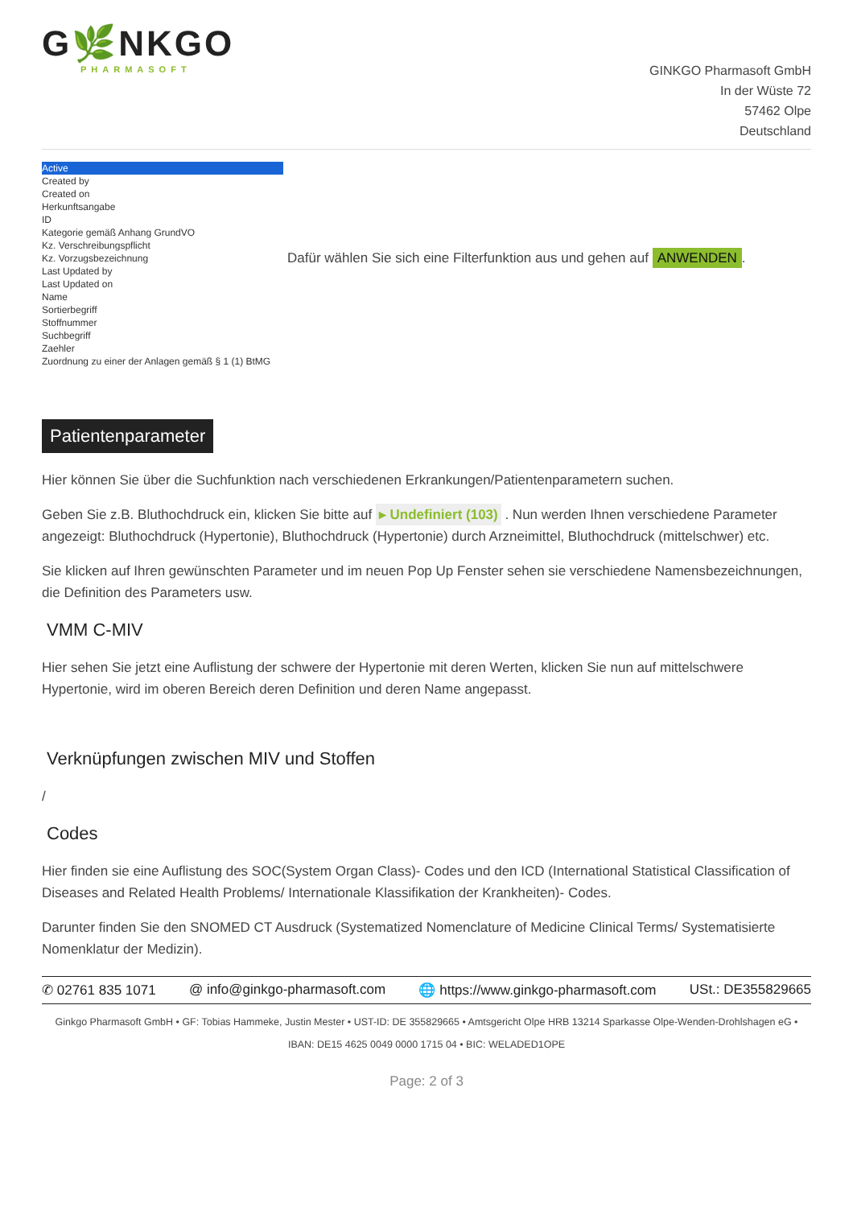G🌿NKGO
PHARMASOFT
GINKGO Pharmasoft GmbH
In der Wüste 72
57462 Olpe
Deutschland
Active
Created by
Created on
Herkunftsangabe
ID
Kategorie gemäß Anhang GrundVO
Kz. Verschreibungspflicht
Kz. Vorzugsbezeichnung
Last Updated by
Last Updated on
Name
Sortierbegriff
Stoffnummer
Suchbegriff
Zaehler
Zuordnung zu einer der Anlagen gemäß § 1 (1) BtMG
Dafür wählen Sie sich eine Filterfunktion aus und gehen auf ANWENDEN.
Patientenparameter
Hier können Sie über die Suchfunktion nach verschiedenen Erkrankungen/Patientenparametern suchen.
Geben Sie z.B. Bluthochdruck ein, klicken Sie bitte auf ▸ Undefiniert (103) . Nun werden Ihnen verschiedene Parameter angezeigt: Bluthochdruck (Hypertonie), Bluthochdruck (Hypertonie) durch Arzneimittel, Bluthochdruck (mittelschwer) etc.
Sie klicken auf Ihren gewünschten Parameter und im neuen Pop Up Fenster sehen sie verschiedene Namensbezeichnungen, die Definition des Parameters usw.
VMM C-MIV
Hier sehen Sie jetzt eine Auflistung der schwere der Hypertonie mit deren Werten, klicken Sie nun auf mittelschwere Hypertonie, wird im oberen Bereich deren Definition und deren Name angepasst.
Verknüpfungen zwischen MIV und Stoffen
/
Codes
Hier finden sie eine Auflistung des SOC(System Organ Class)- Codes und den ICD (International Statistical Classification of Diseases and Related Health Problems/ Internationale Klassifikation der Krankheiten)- Codes.
Darunter finden Sie den SNOMED CT Ausdruck (Systematized Nomenclature of Medicine Clinical Terms/ Systematisierte Nomenklatur der Medizin).
✆ 02761 835 1071 @ info@ginkgo-pharmasoft.com 🌐 https://www.ginkgo-pharmasoft.com USt.: DE355829665
Ginkgo Pharmasoft GmbH • GF: Tobias Hammeke, Justin Mester • UST-ID: DE 355829665 • Amtsgericht Olpe HRB 13214 Sparkasse Olpe-Wenden-Drohlshagen eG • IBAN: DE15 4625 0049 0000 1715 04 • BIC: WELADED1OPE
Page: 2 of 3